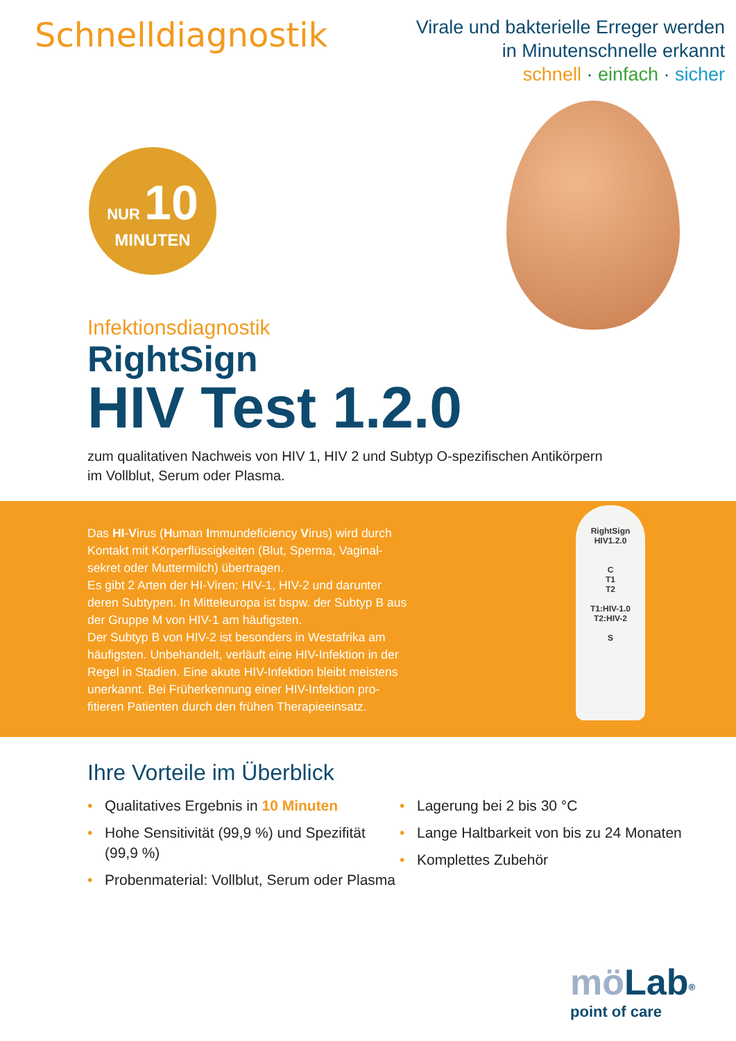Schnelldiagnostik
Virale und bakterielle Erreger werden
in Minutenschnelle erkannt
schnell · einfach · sicher
NUR 10
MINUTEN
Infektionsdiagnostik
RightSign
HIV Test 1.2.0
zum qualitativen Nachweis von HIV 1, HIV 2 und Subtyp O-spezifischen Antikörpern
im Vollblut, Serum oder Plasma.
Das HI-Virus (Human Immundeficiency Virus) wird durch Kontakt mit Körperflüssigkeiten (Blut, Sperma, Vaginal-sekret oder Muttermilch) übertragen.
Es gibt 2 Arten der HI-Viren: HIV-1, HIV-2 und darunter deren Subtypen. In Mitteleuropa ist bspw. der Subtyp B aus der Gruppe M von HIV-1 am häufigsten.
Der Subtyp B von HIV-2 ist besonders in Westafrika am häufigsten. Unbehandelt, verläuft eine HIV-Infektion in der Regel in Stadien. Eine akute HIV-Infektion bleibt meistens unerkannt. Bei Früherkennung einer HIV-Infektion pro-fitieren Patienten durch den frühen Therapieeinsatz.
RightSign
HIV1.2.0
C
T1
T2
T1:HIV-1.0
T2:HIV-2
S
Ihre Vorteile im Überblick
• Qualitatives Ergebnis in 10 Minuten
• Hohe Sensitivität (99,9 %) und Spezifität (99,9 %)
• Probenmaterial: Vollblut, Serum oder Plasma
• Lagerung bei 2 bis 30 °C
• Lange Haltbarkeit von bis zu 24 Monaten
• Komplettes Zubehör
mö Lab<sup>®</sup>
point of care